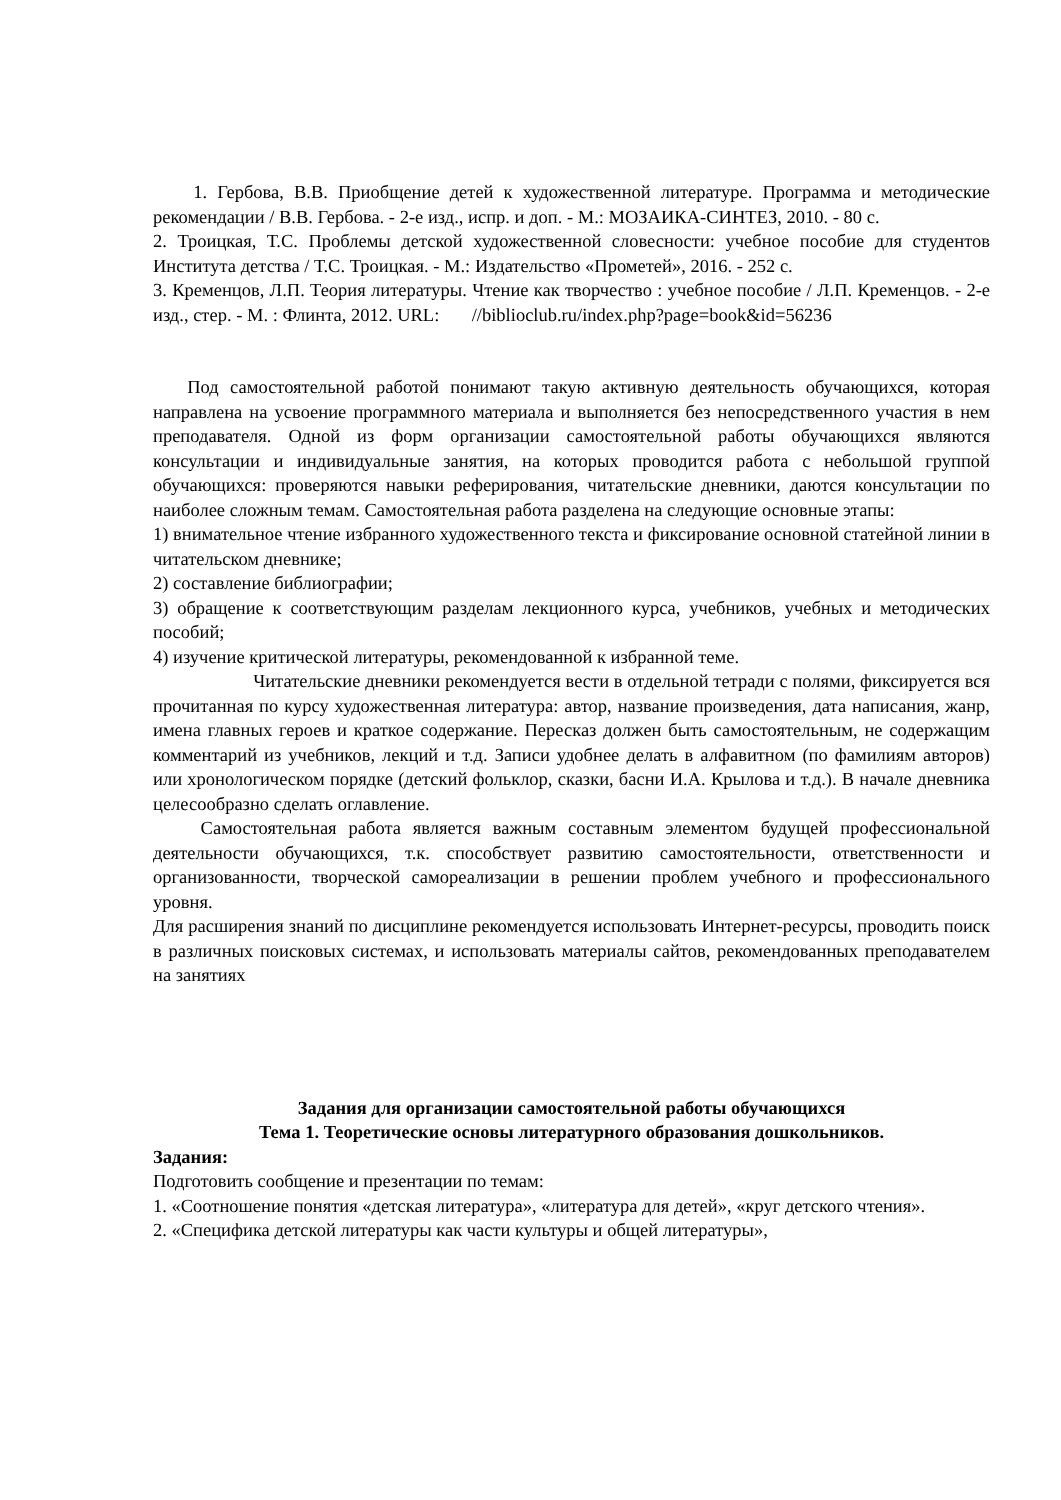1. Гербова, В.В. Приобщение детей к художественной литературе. Программа и методические рекомендации / В.В. Гербова. - 2-е изд., испр. и доп. - М.: МОЗАИКА-СИНТЕЗ, 2010. - 80 с.
2. Троицкая, Т.С. Проблемы детской художественной словесности: учебное пособие для студентов Института детства / Т.С. Троицкая. - М.: Издательство «Прометей», 2016. - 252 с.
3. Кременцов, Л.П. Теория литературы. Чтение как творчество : учебное пособие / Л.П. Кременцов. - 2-е изд., стер. - М. : Флинта, 2012. URL: //biblioclub.ru/index.php?page=book&id=56236
Под самостоятельной работой понимают такую активную деятельность обучающихся, которая направлена на усвоение программного материала и выполняется без непосредственного участия в нем преподавателя. Одной из форм организации самостоятельной работы обучающихся являются консультации и индивидуальные занятия, на которых проводится работа с небольшой группой обучающихся: проверяются навыки реферирования, читательские дневники, даются консультации по наиболее сложным темам. Самостоятельная работа разделена на следующие основные этапы:
1) внимательное чтение избранного художественного текста и фиксирование основной статейной линии в читательском дневнике;
2) составление библиографии;
3) обращение к соответствующим разделам лекционного курса, учебников, учебных и методических пособий;
4) изучение критической литературы, рекомендованной к избранной теме.
Читательские дневники рекомендуется вести в отдельной тетради с полями, фиксируется вся прочитанная по курсу художественная литература: автор, название произведения, дата написания, жанр, имена главных героев и краткое содержание. Пересказ должен быть самостоятельным, не содержащим комментарий из учебников, лекций и т.д. Записи удобнее делать в алфавитном (по фамилиям авторов) или хронологическом порядке (детский фольклор, сказки, басни И.А. Крылова и т.д.). В начале дневника целесообразно сделать оглавление.
Самостоятельная работа является важным составным элементом будущей профессиональной деятельности обучающихся, т.к. способствует развитию самостоятельности, ответственности и организованности, творческой самореализации в решении проблем учебного и профессионального уровня.
Для расширения знаний по дисциплине рекомендуется использовать Интернет-ресурсы, проводить поиск в различных поисковых системах, и использовать материалы сайтов, рекомендованных преподавателем на занятиях
Задания для организации самостоятельной работы обучающихся
Тема 1. Теоретические основы литературного образования дошкольников.
Задания:
Подготовить сообщение и презентации по темам:
1. «Соотношение понятия «детская литература», «литература для детей», «круг детского чтения».
2. «Специфика детской литературы как части культуры и общей литературы»,